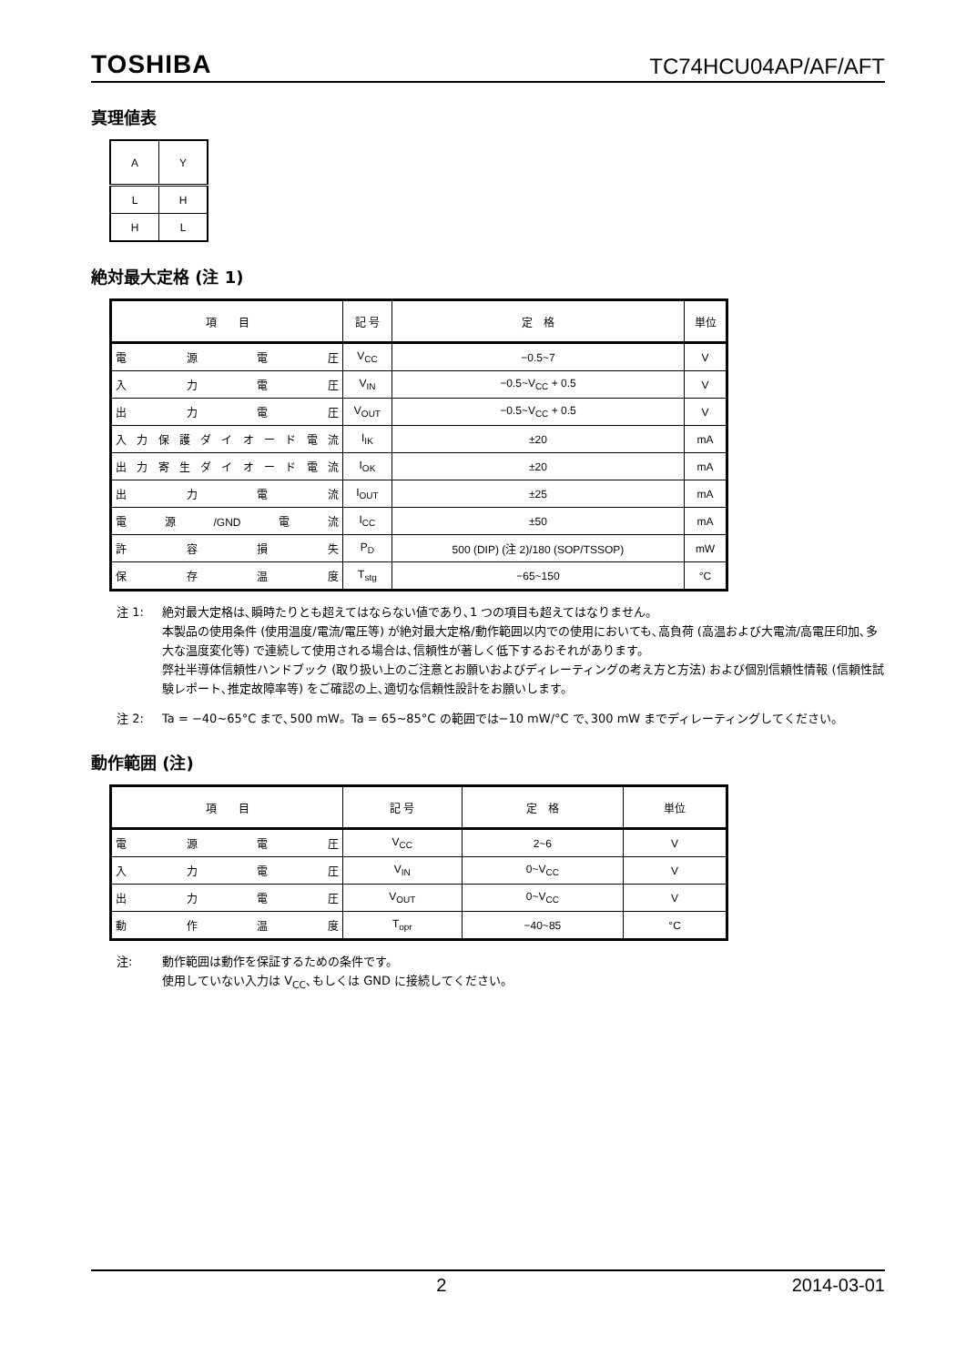TOSHIBA TC74HCU04AP/AF/AFT
真理値表
| A | Y |
| --- | --- |
| L | H |
| H | L |
絶対最大定格 (注 1)
| 項 目 | 記 号 | 定 格 | 単位 |
| --- | --- | --- | --- |
| 電源電圧 | V<sub>CC</sub> | −0.5~7 | V |
| 入力電圧 | V<sub>IN</sub> | −0.5~V<sub>CC</sub> + 0.5 | V |
| 出力電圧 | V<sub>OUT</sub> | −0.5~V<sub>CC</sub> + 0.5 | V |
| 入力保護ダイオード電流 | I<sub>IK</sub> | ±20 | mA |
| 出力寄生ダイオード電流 | I<sub>OK</sub> | ±20 | mA |
| 出力電流 | I<sub>OUT</sub> | ±25 | mA |
| 電源/GND電流 | I<sub>CC</sub> | ±50 | mA |
| 許容損失 | P<sub>D</sub> | 500 (DIP) (注 2)/180 (SOP/TSSOP) | mW |
| 保存温度 | T<sub>stg</sub> | −65~150 | °C |
注 1: 絶対最大定格は､瞬時たりとも超えてはならない値であり､1 つの項目も超えてはなりません。
本製品の使用条件 (使用温度/電流/電圧等) が絶対最大定格/動作範囲以内での使用においても､高負荷 (高温および大電流/高電圧印加､多大な温度変化等) で連続して使用される場合は､信頼性が著しく低下するおそれがあります。
弊社半導体信頼性ハンドブック (取り扱い上のご注意とお願いおよびディレーティングの考え方と方法) および個別信頼性情報 (信頼性試験レポート､推定故障率等) をご確認の上､適切な信頼性設計をお願いします。
注 2: Ta = −40~65°C まで､500 mW。Ta = 65~85°C の範囲では−10 mW/°C で､300 mW までディレーティングしてください。
動作範囲 (注)
| 項 目 | 記 号 | 定 格 | 単位 |
| --- | --- | --- | --- |
| 電源電圧 | V<sub>CC</sub> | 2~6 | V |
| 入力電圧 | V<sub>IN</sub> | 0~V<sub>CC</sub> | V |
| 出力電圧 | V<sub>OUT</sub> | 0~V<sub>CC</sub> | V |
| 動作温度 | T<sub>opr</sub> | −40~85 | °C |
注: 動作範囲は動作を保証するための条件です。
使用していない入力は V<sub>CC</sub>､もしくは GND に接続してください。
2 2014-03-01